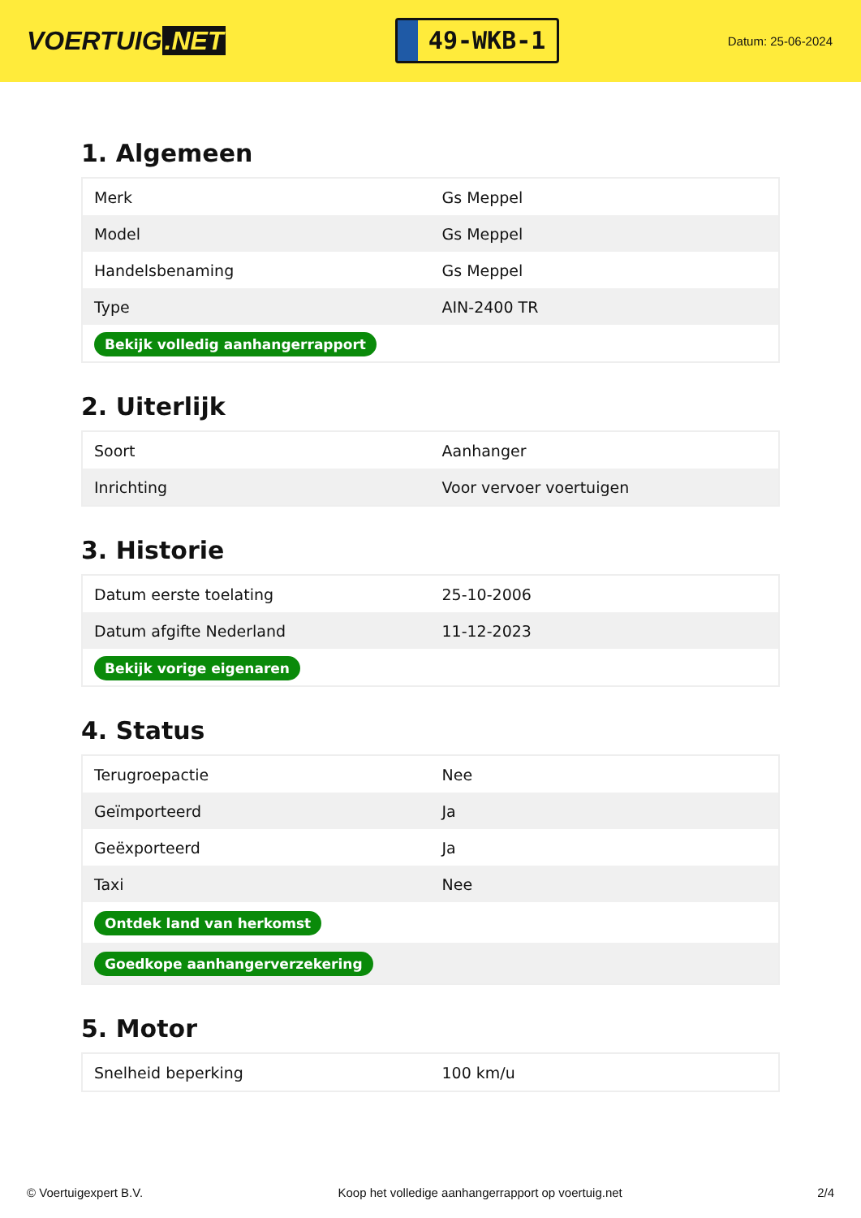VOERTUIG.NET
49-WKB-1
Datum: 25-06-2024
1. Algemeen
| Merk | Gs Meppel |
| Model | Gs Meppel |
| Handelsbenaming | Gs Meppel |
| Type | AIN-2400 TR |
| Bekijk volledig aanhangerrapport | |
2. Uiterlijk
| Soort | Aanhanger |
| Inrichting | Voor vervoer voertuigen |
3. Historie
| Datum eerste toelating | 25-10-2006 |
| Datum afgifte Nederland | 11-12-2023 |
| Bekijk vorige eigenaren | |
4. Status
| Terugroepactie | Nee |
| Geïmporteerd | Ja |
| Geëxporteerd | Ja |
| Taxi | Nee |
| Ontdek land van herkomst | |
| Goedkope aanhangerverzekering | |
5. Motor
| Snelheid beperking | 100 km/u |
© Voertuigexpert B.V. Koop het volledige aanhangerrapport op voertuig.net 2/4